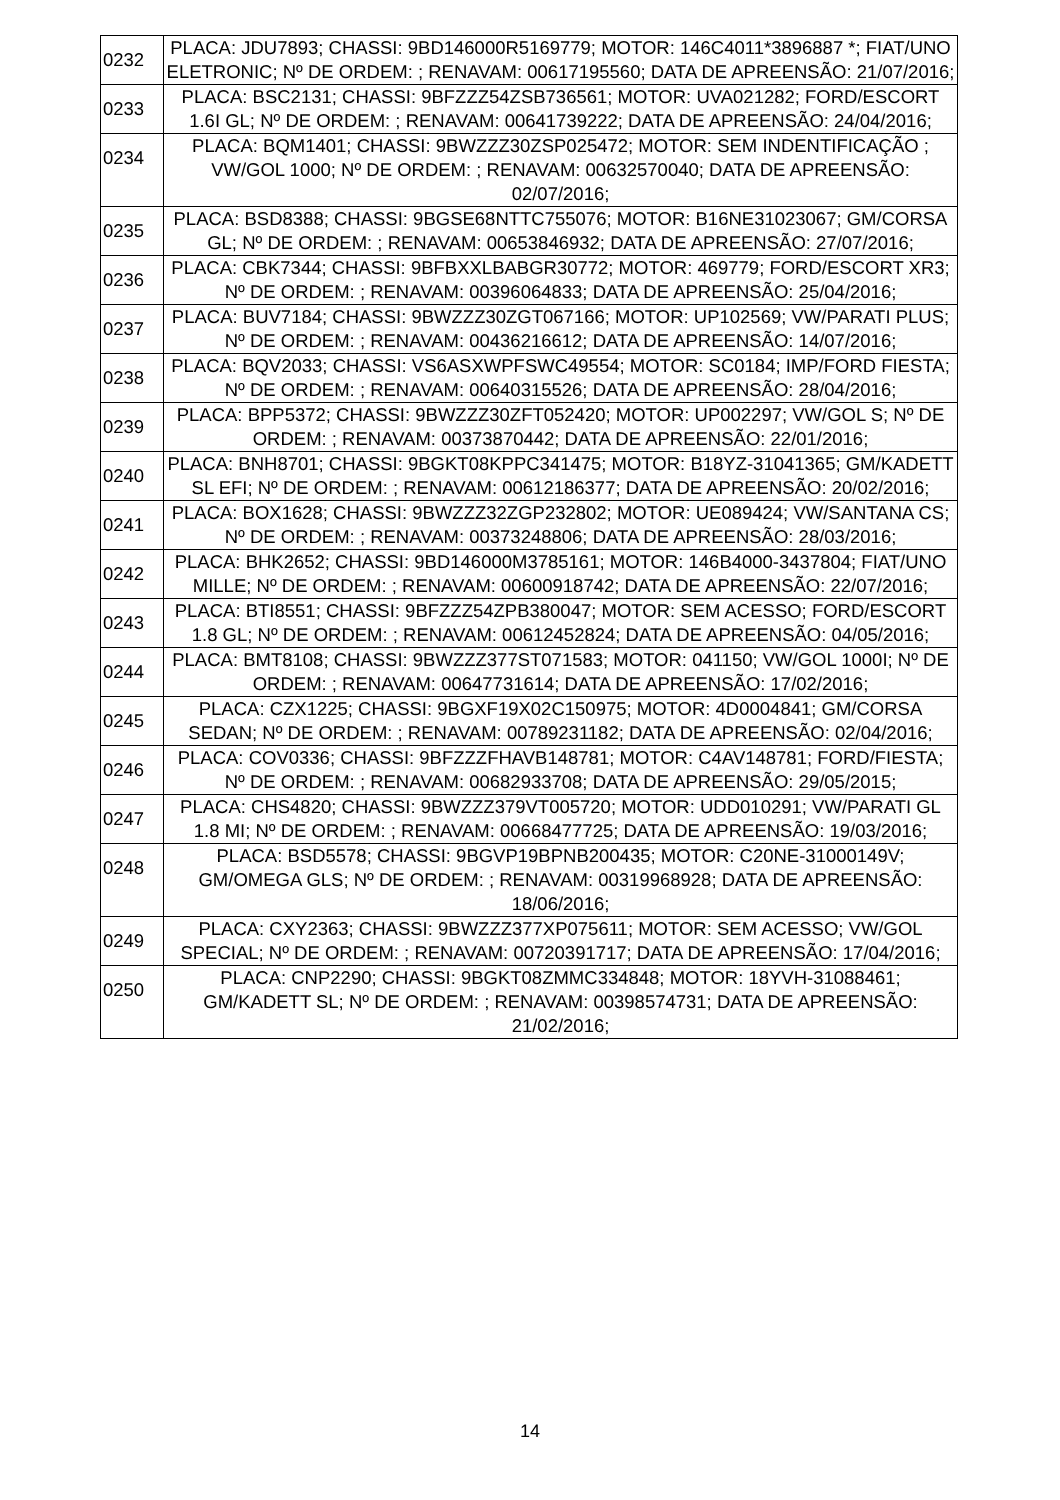| 0232 | PLACA: JDU7893; CHASSI: 9BD146000R5169779; MOTOR: 146C4011*3896887 *; FIAT/UNO ELETRONIC; Nº DE ORDEM: ; RENAVAM: 00617195560; DATA DE APREENSÃO: 21/07/2016; |
| 0233 | PLACA: BSC2131; CHASSI: 9BFZZZ54ZSB736561; MOTOR: UVA021282; FORD/ESCORT 1.6I GL; Nº DE ORDEM: ; RENAVAM: 00641739222; DATA DE APREENSÃO: 24/04/2016; |
| 0234 | PLACA: BQM1401; CHASSI: 9BWZZZ30ZSP025472; MOTOR: SEM INDENTIFICAÇÃO ; VW/GOL 1000; Nº DE ORDEM: ; RENAVAM: 00632570040; DATA DE APREENSÃO: 02/07/2016; |
| 0235 | PLACA: BSD8388; CHASSI: 9BGSE68NTTC755076; MOTOR: B16NE31023067; GM/CORSA GL; Nº DE ORDEM: ; RENAVAM: 00653846932; DATA DE APREENSÃO: 27/07/2016; |
| 0236 | PLACA: CBK7344; CHASSI: 9BFBXXLBABGR30772; MOTOR: 469779; FORD/ESCORT XR3; Nº DE ORDEM: ; RENAVAM: 00396064833; DATA DE APREENSÃO: 25/04/2016; |
| 0237 | PLACA: BUV7184; CHASSI: 9BWZZZ30ZGT067166; MOTOR: UP102569; VW/PARATI PLUS; Nº DE ORDEM: ; RENAVAM: 00436216612; DATA DE APREENSÃO: 14/07/2016; |
| 0238 | PLACA: BQV2033; CHASSI: VS6ASXWPFSWC49554; MOTOR: SC0184; IMP/FORD FIESTA; Nº DE ORDEM: ; RENAVAM: 00640315526; DATA DE APREENSÃO: 28/04/2016; |
| 0239 | PLACA: BPP5372; CHASSI: 9BWZZZ30ZFT052420; MOTOR: UP002297; VW/GOL S; Nº DE ORDEM: ; RENAVAM: 00373870442; DATA DE APREENSÃO: 22/01/2016; |
| 0240 | PLACA: BNH8701; CHASSI: 9BGKT08KPPC341475; MOTOR: B18YZ-31041365; GM/KADETT SL EFI; Nº DE ORDEM: ; RENAVAM: 00612186377; DATA DE APREENSÃO: 20/02/2016; |
| 0241 | PLACA: BOX1628; CHASSI: 9BWZZZ32ZGP232802; MOTOR: UE089424; VW/SANTANA CS; Nº DE ORDEM: ; RENAVAM: 00373248806; DATA DE APREENSÃO: 28/03/2016; |
| 0242 | PLACA: BHK2652; CHASSI: 9BD146000M3785161; MOTOR: 146B4000-3437804; FIAT/UNO MILLE; Nº DE ORDEM: ; RENAVAM: 00600918742; DATA DE APREENSÃO: 22/07/2016; |
| 0243 | PLACA: BTI8551; CHASSI: 9BFZZZ54ZPB380047; MOTOR: SEM ACESSO; FORD/ESCORT 1.8 GL; Nº DE ORDEM: ; RENAVAM: 00612452824; DATA DE APREENSÃO: 04/05/2016; |
| 0244 | PLACA: BMT8108; CHASSI: 9BWZZZ377ST071583; MOTOR: 041150; VW/GOL 1000I; Nº DE ORDEM: ; RENAVAM: 00647731614; DATA DE APREENSÃO: 17/02/2016; |
| 0245 | PLACA: CZX1225; CHASSI: 9BGXF19X02C150975; MOTOR: 4D0004841; GM/CORSA SEDAN; Nº DE ORDEM: ; RENAVAM: 00789231182; DATA DE APREENSÃO: 02/04/2016; |
| 0246 | PLACA: COV0336; CHASSI: 9BFZZZFHAVB148781; MOTOR: C4AV148781; FORD/FIESTA; Nº DE ORDEM: ; RENAVAM: 00682933708; DATA DE APREENSÃO: 29/05/2015; |
| 0247 | PLACA: CHS4820; CHASSI: 9BWZZZ379VT005720; MOTOR: UDD010291; VW/PARATI GL 1.8 MI; Nº DE ORDEM: ; RENAVAM: 00668477725; DATA DE APREENSÃO: 19/03/2016; |
| 0248 | PLACA: BSD5578; CHASSI: 9BGVP19BPNB200435; MOTOR: C20NE-31000149V; GM/OMEGA GLS; Nº DE ORDEM: ; RENAVAM: 00319968928; DATA DE APREENSÃO: 18/06/2016; |
| 0249 | PLACA: CXY2363; CHASSI: 9BWZZZ377XP075611; MOTOR: SEM ACESSO; VW/GOL SPECIAL; Nº DE ORDEM: ; RENAVAM: 00720391717; DATA DE APREENSÃO: 17/04/2016; |
| 0250 | PLACA: CNP2290; CHASSI: 9BGKT08ZMMC334848; MOTOR: 18YVH-31088461; GM/KADETT SL; Nº DE ORDEM: ; RENAVAM: 00398574731; DATA DE APREENSÃO: 21/02/2016; |
14